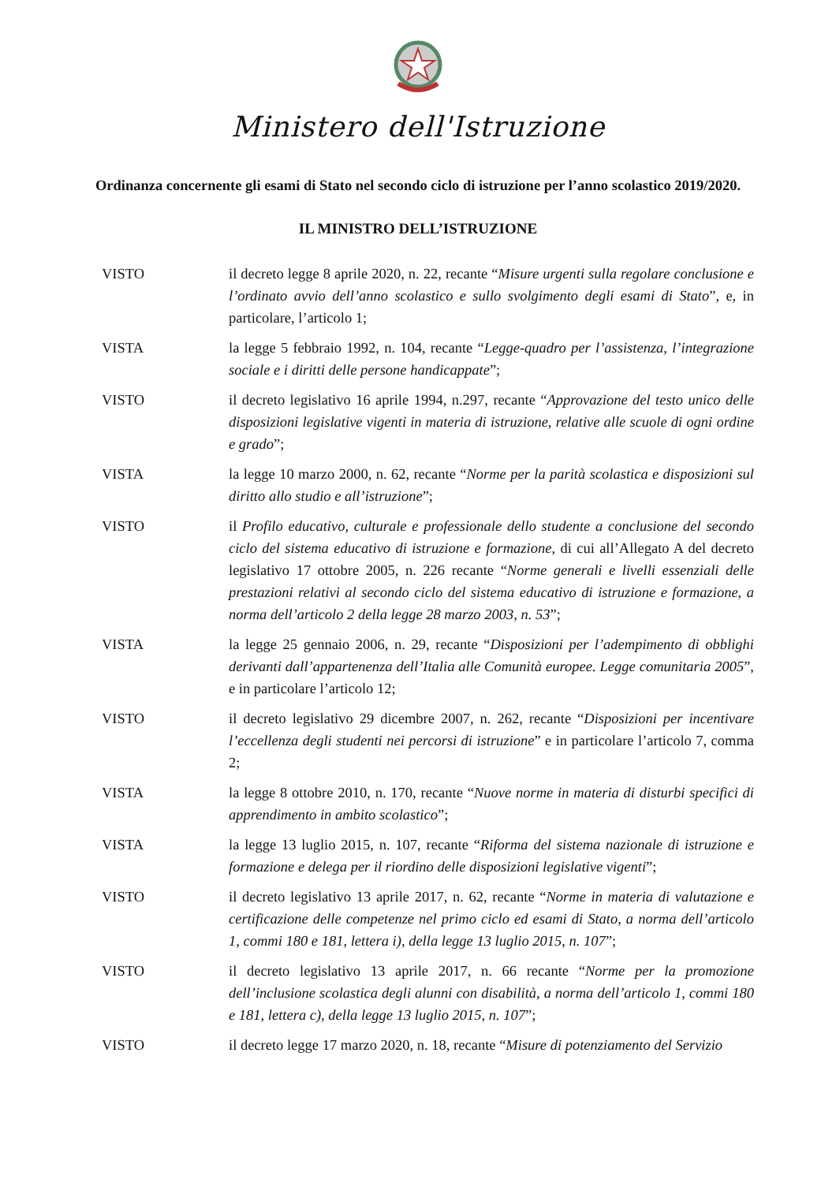Ministero dell'Istruzione
Ordinanza concernente gli esami di Stato nel secondo ciclo di istruzione per l’anno scolastico 2019/2020.
IL MINISTRO DELL’ISTRUZIONE
VISTO il decreto legge 8 aprile 2020, n. 22, recante “Misure urgenti sulla regolare conclusione e l’ordinato avvio dell’anno scolastico e sullo svolgimento degli esami di Stato”, e, in particolare, l’articolo 1;
VISTA la legge 5 febbraio 1992, n. 104, recante “Legge-quadro per l’assistenza, l’integrazione sociale e i diritti delle persone handicappate”;
VISTO il decreto legislativo 16 aprile 1994, n.297, recante “Approvazione del testo unico delle disposizioni legislative vigenti in materia di istruzione, relative alle scuole di ogni ordine e grado”;
VISTA la legge 10 marzo 2000, n. 62, recante “Norme per la parità scolastica e disposizioni sul diritto allo studio e all’istruzione”;
VISTO il Profilo educativo, culturale e professionale dello studente a conclusione del secondo ciclo del sistema educativo di istruzione e formazione, di cui all’Allegato A del decreto legislativo 17 ottobre 2005, n. 226 recante “Norme generali e livelli essenziali delle prestazioni relativi al secondo ciclo del sistema educativo di istruzione e formazione, a norma dell’articolo 2 della legge 28 marzo 2003, n. 53”;
VISTA la legge 25 gennaio 2006, n. 29, recante “Disposizioni per l’adempimento di obblighi derivanti dall’appartenenza dell’Italia alle Comunità europee. Legge comunitaria 2005”, e in particolare l’articolo 12;
VISTO il decreto legislativo 29 dicembre 2007, n. 262, recante “Disposizioni per incentivare l’eccellenza degli studenti nei percorsi di istruzione” e in particolare l’articolo 7, comma 2;
VISTA la legge 8 ottobre 2010, n. 170, recante “Nuove norme in materia di disturbi specifici di apprendimento in ambito scolastico”;
VISTA la legge 13 luglio 2015, n. 107, recante “Riforma del sistema nazionale di istruzione e formazione e delega per il riordino delle disposizioni legislative vigenti”;
VISTO il decreto legislativo 13 aprile 2017, n. 62, recante “Norme in materia di valutazione e certificazione delle competenze nel primo ciclo ed esami di Stato, a norma dell’articolo 1, commi 180 e 181, lettera i), della legge 13 luglio 2015, n. 107”;
VISTO il decreto legislativo 13 aprile 2017, n. 66 recante “Norme per la promozione dell’inclusione scolastica degli alunni con disabilità, a norma dell’articolo 1, commi 180 e 181, lettera c), della legge 13 luglio 2015, n. 107”;
VISTO il decreto legge 17 marzo 2020, n. 18, recante “Misure di potenziamento del Servizio